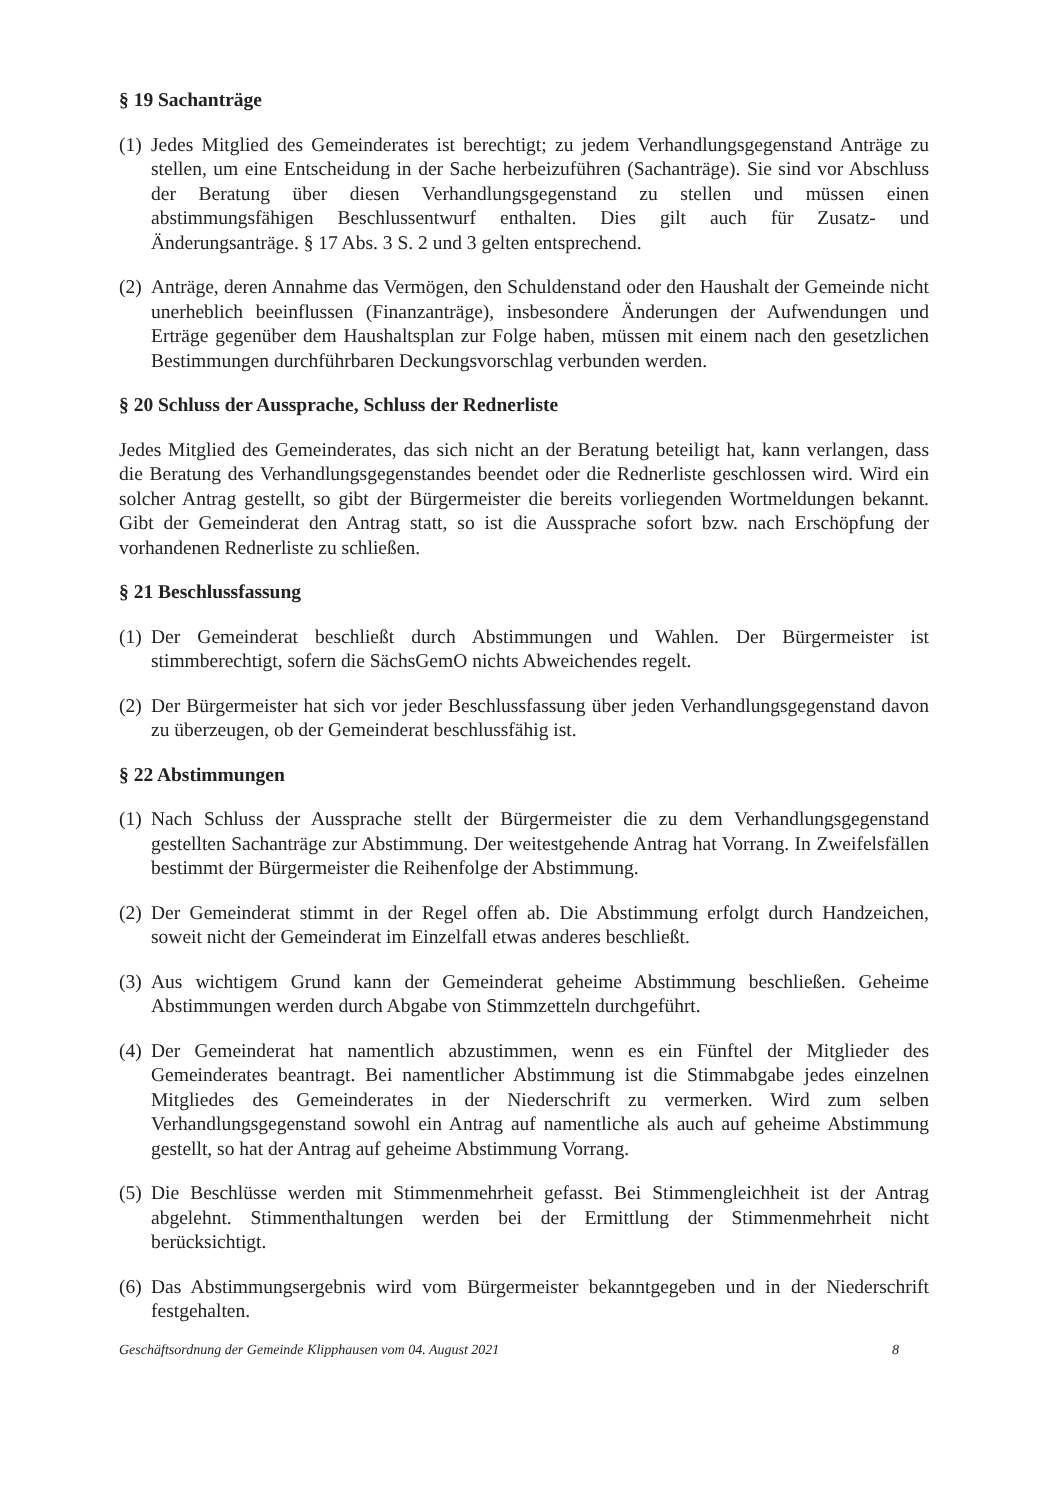§ 19 Sachanträge
(1) Jedes Mitglied des Gemeinderates ist berechtigt; zu jedem Verhandlungsgegenstand Anträge zu stellen, um eine Entscheidung in der Sache herbeizuführen (Sachanträge). Sie sind vor Abschluss der Beratung über diesen Verhandlungsgegenstand zu stellen und müssen einen abstimmungsfähigen Beschlussentwurf enthalten. Dies gilt auch für Zusatz- und Änderungsanträge. § 17 Abs. 3 S. 2 und 3 gelten entsprechend.
(2) Anträge, deren Annahme das Vermögen, den Schuldenstand oder den Haushalt der Gemeinde nicht unerheblich beeinflussen (Finanzanträge), insbesondere Änderungen der Aufwendungen und Erträge gegenüber dem Haushaltsplan zur Folge haben, müssen mit einem nach den gesetzlichen Bestimmungen durchführbaren Deckungsvorschlag verbunden werden.
§ 20 Schluss der Aussprache, Schluss der Rednerliste
Jedes Mitglied des Gemeinderates, das sich nicht an der Beratung beteiligt hat, kann verlangen, dass die Beratung des Verhandlungsgegenstandes beendet oder die Rednerliste geschlossen wird. Wird ein solcher Antrag gestellt, so gibt der Bürgermeister die bereits vorliegenden Wortmeldungen bekannt. Gibt der Gemeinderat den Antrag statt, so ist die Aussprache sofort bzw. nach Erschöpfung der vorhandenen Rednerliste zu schließen.
§ 21 Beschlussfassung
(1) Der Gemeinderat beschließt durch Abstimmungen und Wahlen. Der Bürgermeister ist stimmberechtigt, sofern die SächsGemO nichts Abweichendes regelt.
(2) Der Bürgermeister hat sich vor jeder Beschlussfassung über jeden Verhandlungsgegenstand davon zu überzeugen, ob der Gemeinderat beschlussfähig ist.
§ 22 Abstimmungen
(1) Nach Schluss der Aussprache stellt der Bürgermeister die zu dem Verhandlungsgegenstand gestellten Sachanträge zur Abstimmung. Der weitestgehende Antrag hat Vorrang. In Zweifelsfällen bestimmt der Bürgermeister die Reihenfolge der Abstimmung.
(2) Der Gemeinderat stimmt in der Regel offen ab. Die Abstimmung erfolgt durch Handzeichen, soweit nicht der Gemeinderat im Einzelfall etwas anderes beschließt.
(3) Aus wichtigem Grund kann der Gemeinderat geheime Abstimmung beschließen. Geheime Abstimmungen werden durch Abgabe von Stimmzetteln durchgeführt.
(4) Der Gemeinderat hat namentlich abzustimmen, wenn es ein Fünftel der Mitglieder des Gemeinderates beantragt. Bei namentlicher Abstimmung ist die Stimmabgabe jedes einzelnen Mitgliedes des Gemeinderates in der Niederschrift zu vermerken. Wird zum selben Verhandlungsgegenstand sowohl ein Antrag auf namentliche als auch auf geheime Abstimmung gestellt, so hat der Antrag auf geheime Abstimmung Vorrang.
(5) Die Beschlüsse werden mit Stimmenmehrheit gefasst. Bei Stimmengleichheit ist der Antrag abgelehnt. Stimmenthaltungen werden bei der Ermittlung der Stimmenmehrheit nicht berücksichtigt.
(6) Das Abstimmungsergebnis wird vom Bürgermeister bekanntgegeben und in der Niederschrift festgehalten.
Geschäftsordnung der Gemeinde Klipphausen vom 04. August 2021 8